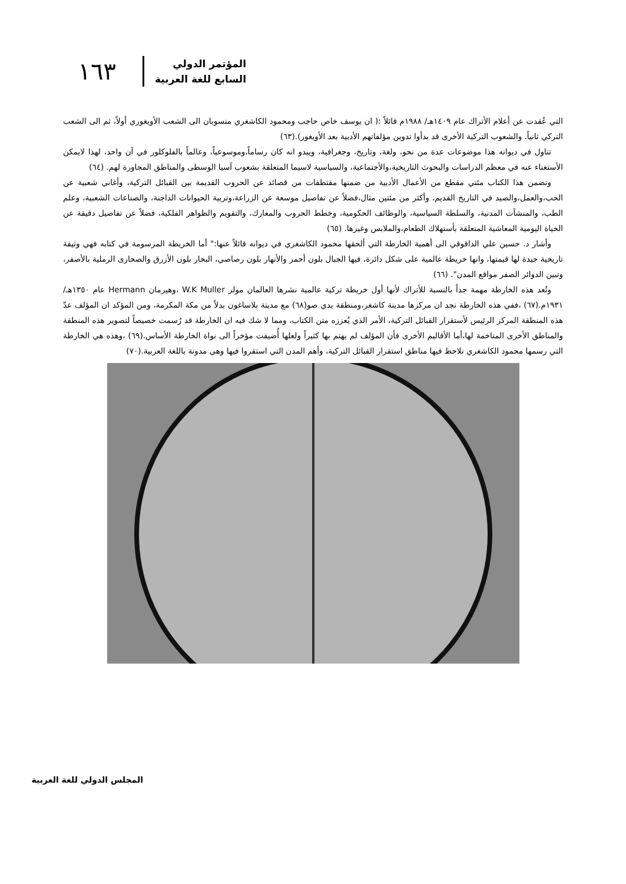المؤتمر الدولي
السابع للغة العربية
١٦٣
التي عُقدت عن أعلام الأتراك عام ١٤٠٩هـ/ ١٩٨٨م قائلاً :( ان يوسف خاص حاجب ومحمود الكاشغري منسوبان الى الشعب الأويغوري أولاً، ثم الى الشعب التركي ثانياً. والشعوب التركية الأخرى قد بدأوا تدوين مؤلفاتهم الأدبية بعد الأويغور).(٦٣)
تناول في ديوانه هذا موضوعات عدة من نحو، ولغة، وتاريخ، وجغرافية، ويبدو انه كان رساماً،وموسوعياً، وعالماً بالفلوكلور في آن واحد، لهذا لايمكن الأستغناء عنه في معظم الدراسات والبحوث التاريخية،والأجتماعية، والسياسية لاسيما المتعلقة بشعوب آسيا الوسطى والمناطق المجاورة لهم. (٦٤)
وتضمن هذا الكتاب مئتي مقطع من الأعمال الأدبية من ضمنها مقتطفات من قصائد عن الحروب القديمة بين القبائل التركية، وأغاني شعبية عن الحب،والعمل،والصيد في التاريخ القديم، وأكثر من مئتين مثال،فضلاً عن تفاصيل موسعة عن الزراعة،وتربية الحيوانات الداجنة، والصناعات الشعبية، وعلم الطب، والمنشآت المدنية، والسلطة السياسية، والوظائف الحكومية، وخطط الحروب والمعارك، والتقويم والظواهر الفلكية، فضلاً عن تفاصيل دقيقة عن الحياة اليومية المعاشية المتعلقة بأستهلاك الطعام،والملابس وغيرها. (٦٥)
وأشار د. حسين علي الداقوقي الى أهمية الخارطة التي ألحقها محمود الكاشغري في ديوانه قائلاً عنها:" أما الخريطة المرسومة في كتابه فهي وثيقة تاريخية جيدة لها قيمتها، وانها خريطة عالمية على شكل دائرة، فيها الجبال بلون أحمر والأنهار بلون رصاصي، البحار بلون الأزرق والصحارى الرملية بالأصفر، وتبين الدوائر الصفر مواقع المدن". (٦٦)
وتُعد هذه الخارطة مهمة جداً بالنسبة للأتراك لأنها أول خريطة تركية عالمية نشرها العالمان مولر W.K Muller ،وهيرمان Hermann عام ١٣٥٠هـ/ ١٩٣١م.(٦٧) ،ففي هذه الخارطة نجد ان مركزها مدينة كاشغر،ومنطقة يدي صو(٦٨) مع مدينة بلاساغون بدلاً من مكة المكرمة، ومن المؤكد ان المؤلف عدّ هذه المنطقة المركز الرئيس لأستقرار القبائل التركية، الأمر الذي يُعززه متن الكتاب، ومما لا شك فيه ان الخارطة قد رُسمت خصيصاً لتصوير هذه المنطقة والمناطق الأخرى المتاخمة لها،أما الأقاليم الأخرى فأن المؤلف لم يهتم بها كثيراً ولعلها أُضيفت مؤخراً الى نواة الخارطة الأساس.(٦٩) ،وهذه هي الخارطة التي رسمها محمود الكاشغري نلاحظ فيها مناطق استقرار القبائل التركية، وأهم المدن التي استقروا فيها وهي مدونة باللغة العربية.(٧٠)
المجلس الدولي للغة العربية